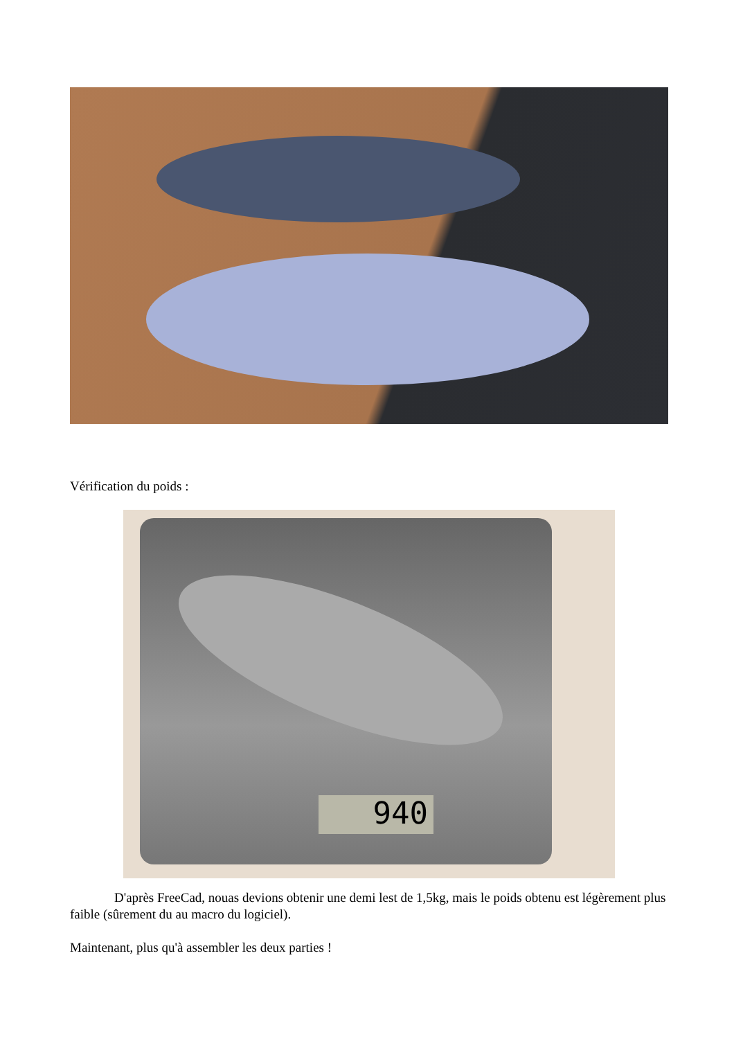Vérification du poids :
940
D'après FreeCad, nouas devions obtenir une demi lest de 1,5kg, mais le poids obtenu est légèrement plus faible (sûrement du au macro du logiciel).
Maintenant, plus qu'à assembler les deux parties !